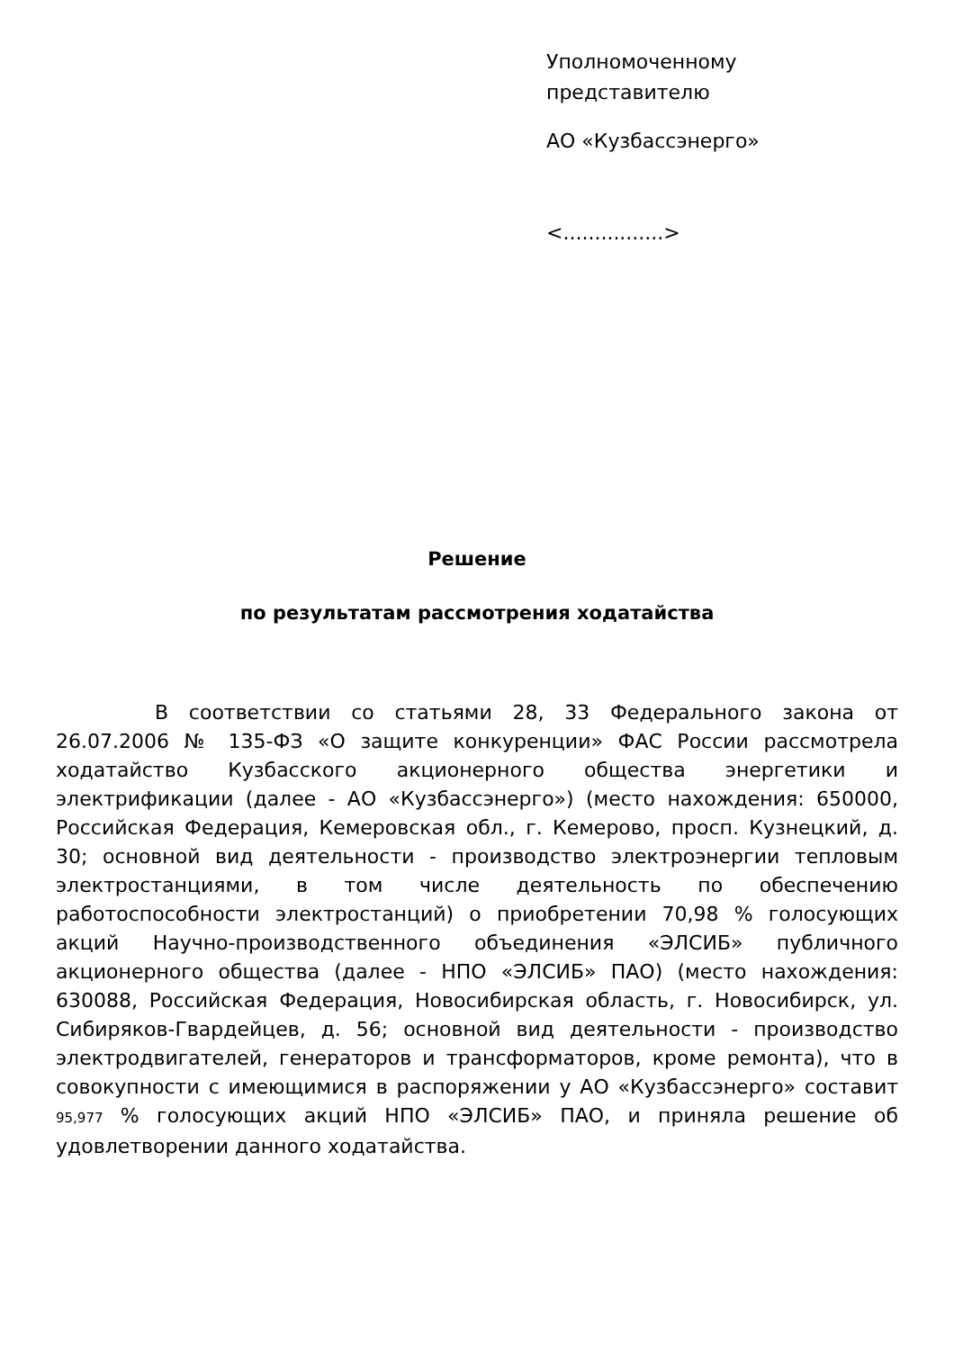Уполномоченному
представителю
АО «Кузбассэнерго»
<................>
Решение
по результатам рассмотрения ходатайства
В соответствии со статьями 28, 33 Федерального закона от 26.07.2006 № 135-ФЗ «О защите конкуренции» ФАС России рассмотрела ходатайство Кузбасского акционерного общества энергетики и электрификации (далее - АО «Кузбассэнерго») (место нахождения: 650000, Российская Федерация, Кемеровская обл., г. Кемерово, просп. Кузнецкий, д. 30; основной вид деятельности - производство электроэнергии тепловым электростанциями, в том числе деятельность по обеспечению работоспособности электростанций) о приобретении 70,98 % голосующих акций Научно-производственного объединения «ЭЛСИБ» публичного акционерного общества (далее - НПО «ЭЛСИБ» ПАО) (место нахождения: 630088, Российская Федерация, Новосибирская область, г. Новосибирск, ул. Сибиряков-Гвардейцев, д. 56; основной вид деятельности - производство электродвигателей, генераторов и трансформаторов, кроме ремонта), что в совокупности с имеющимися в распоряжении у АО «Кузбассэнерго» составит 95,977 % голосующих акций НПО «ЭЛСИБ» ПАО, и приняла решение об удовлетворении данного ходатайства.